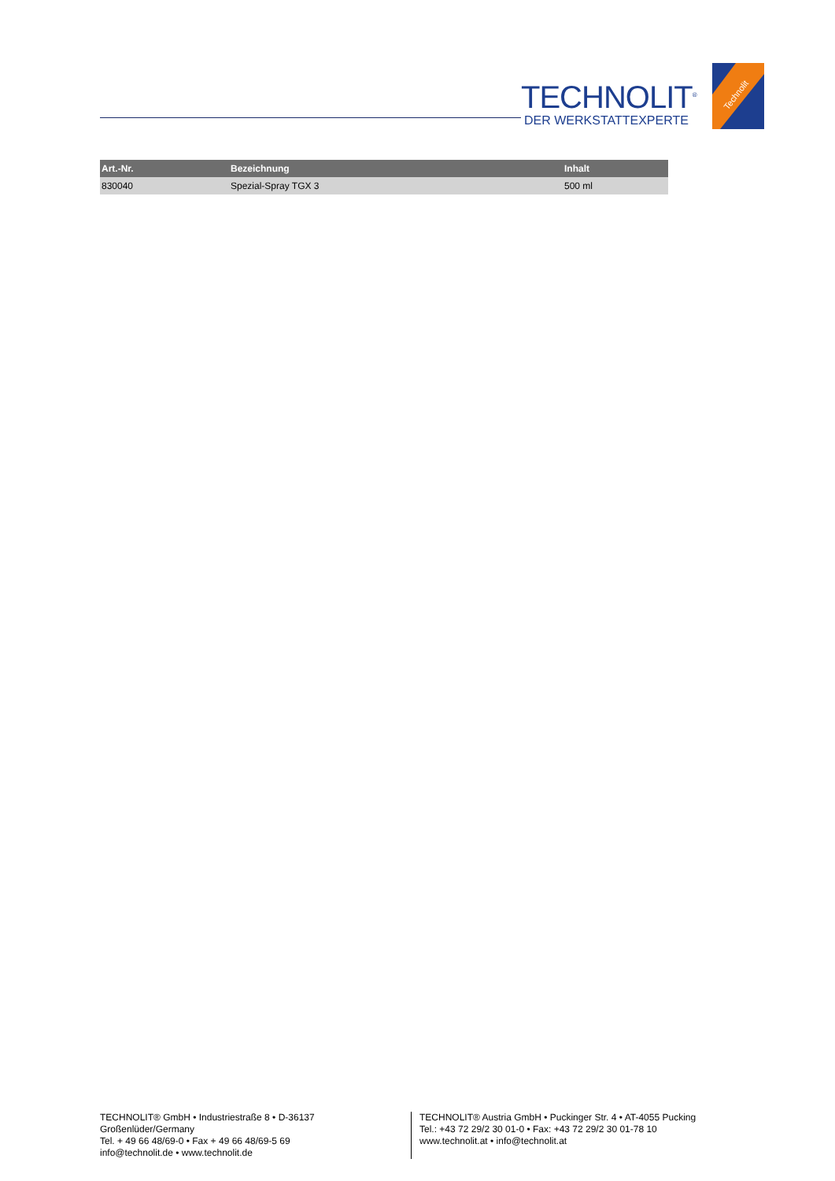TECHNOLIT<sup>®</sup>
DER WERKSTATTEXPERTE
Technolit
| Art.-Nr. | Bezeichnung | Inhalt |
| --- | --- | --- |
| 830040 | Spezial-Spray TGX 3 | 500 ml |
TECHNOLIT® GmbH • Industriestraße 8 • D-36137 Großenlüder/Germany
Tel. + 49 66 48/69-0 • Fax + 49 66 48/69-5 69
info@technolit.de • www.technolit.de
TECHNOLIT® Austria GmbH • Puckinger Str. 4 • AT-4055 Pucking
Tel.: +43 72 29/2 30 01-0 • Fax: +43 72 29/2 30 01-78 10
www.technolit.at • info@technolit.at